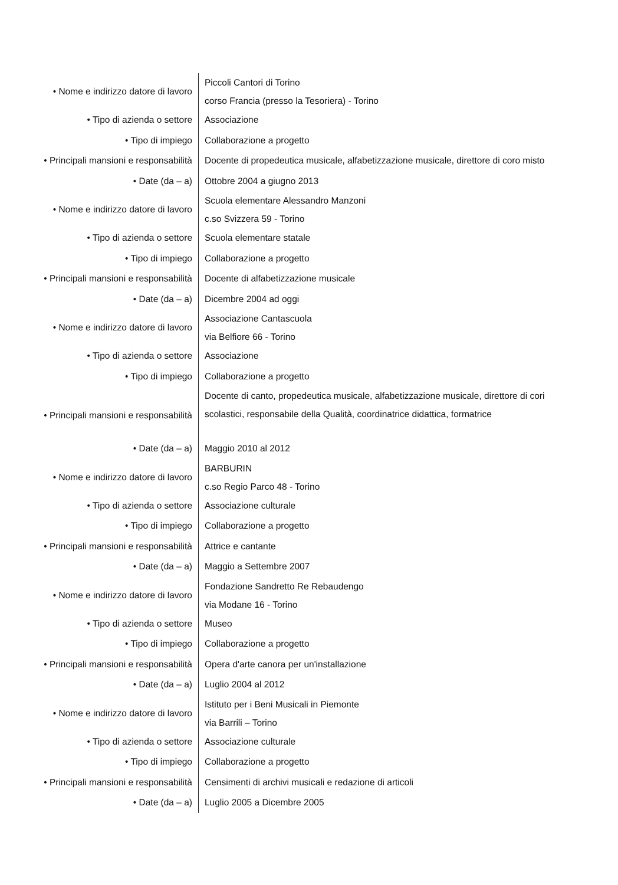| • Nome e indirizzo datore di lavoro | Piccoli Cantori di Torino corso Francia (presso la Tesoriera) - Torino |
| • Tipo di azienda o settore | Associazione |
| • Tipo di impiego | Collaborazione a progetto |
| • Principali mansioni e responsabilità | Docente di propedeutica musicale, alfabetizzazione musicale, direttore di coro misto |
| • Date (da – a) | Ottobre 2004 a giugno 2013 |
| • Nome e indirizzo datore di lavoro | Scuola elementare Alessandro Manzoni c.so Svizzera 59 - Torino |
| • Tipo di azienda o settore | Scuola elementare statale |
| • Tipo di impiego | Collaborazione a progetto |
| • Principali mansioni e responsabilità | Docente di alfabetizzazione musicale |
| • Date (da – a) | Dicembre 2004 ad oggi |
| • Nome e indirizzo datore di lavoro | Associazione Cantascuola via Belfiore 66 - Torino |
| • Tipo di azienda o settore | Associazione |
| • Tipo di impiego | Collaborazione a progetto |
| • Principali mansioni e responsabilità | Docente di canto, propedeutica musicale, alfabetizzazione musicale, direttore di cori scolastici, responsabile della Qualità, coordinatrice didattica, formatrice |
| • Date (da – a) | Maggio 2010 al 2012 |
| • Nome e indirizzo datore di lavoro | BARBURIN c.so Regio Parco 48 - Torino |
| • Tipo di azienda o settore | Associazione culturale |
| • Tipo di impiego | Collaborazione a progetto |
| • Principali mansioni e responsabilità | Attrice e cantante |
| • Date (da – a) | Maggio a Settembre 2007 |
| • Nome e indirizzo datore di lavoro | Fondazione Sandretto Re Rebaudengo via Modane 16 - Torino |
| • Tipo di azienda o settore | Museo |
| • Tipo di impiego | Collaborazione a progetto |
| • Principali mansioni e responsabilità | Opera d'arte canora per un'installazione |
| • Date (da – a) | Luglio 2004 al 2012 |
| • Nome e indirizzo datore di lavoro | Istituto per i Beni Musicali in Piemonte via Barrili – Torino |
| • Tipo di azienda o settore | Associazione culturale |
| • Tipo di impiego | Collaborazione a progetto |
| • Principali mansioni e responsabilità | Censimenti di archivi musicali e redazione di articoli |
| • Date (da – a) | Luglio 2005 a Dicembre 2005 |